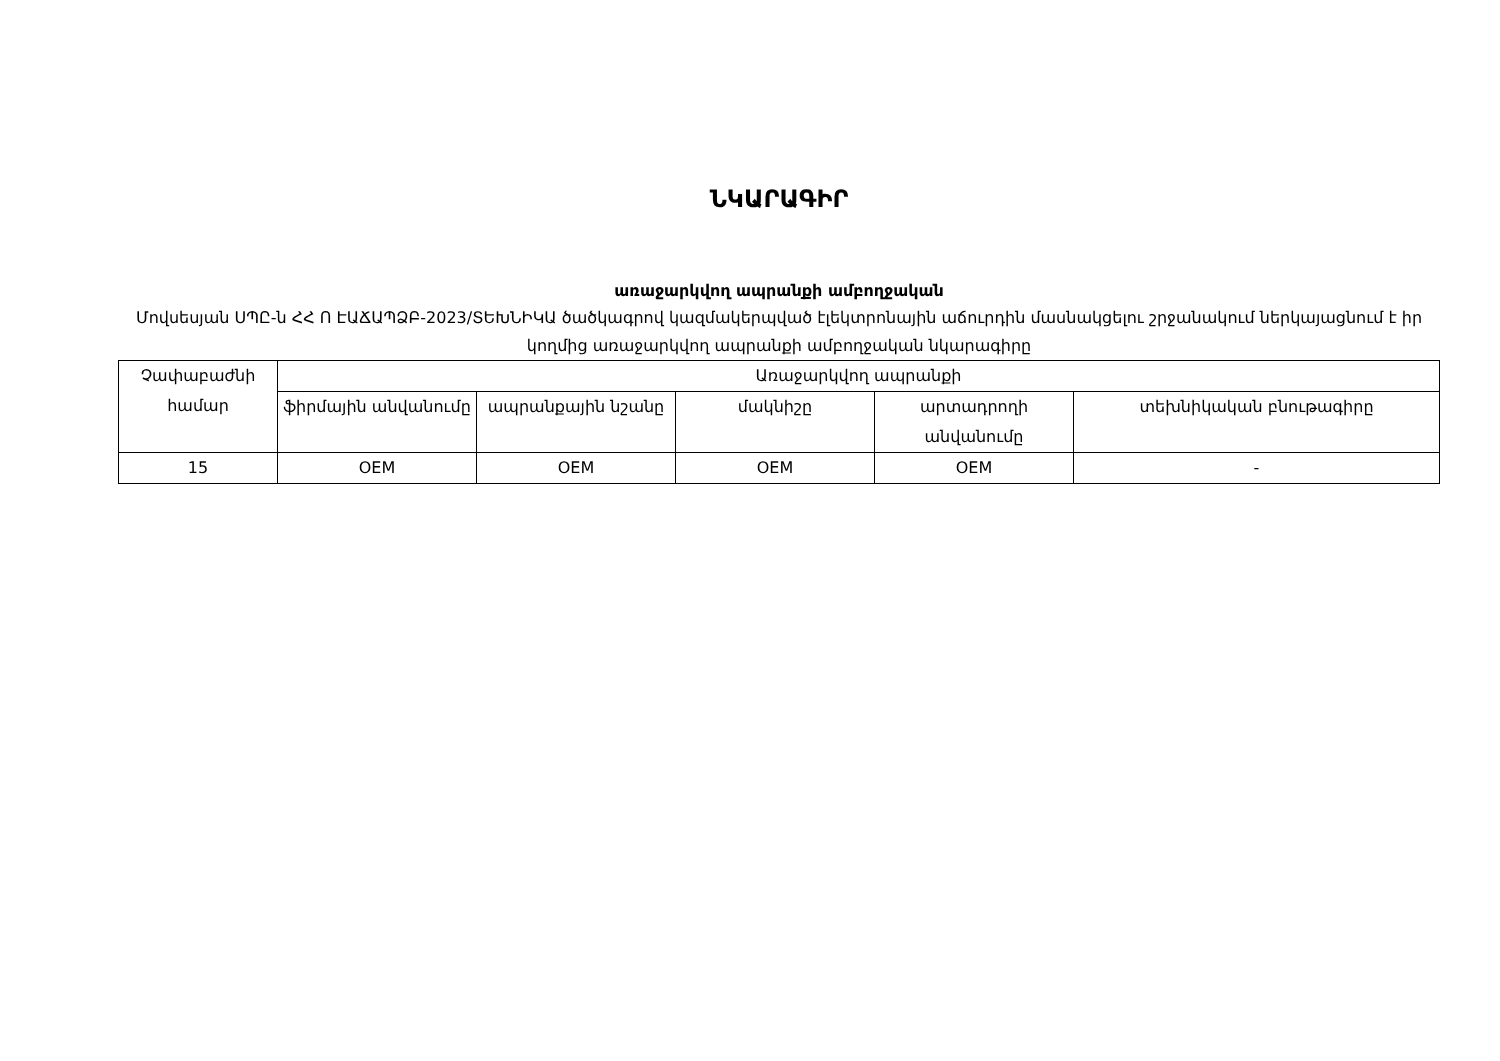ՆԿԱՐԱԳԻՐ
առաջարկվող ապրանքի ամբողջական
Մովսեսյան ՍՊԸ-ն ՀՀ Ո ԷԱՃԱՊՁԲ-2023/ՏԵԽՆԻԿԱ ծածկագրով կազմակերպված էլեկտրոնային աճուրդին մասնակցելու շրջանակում ներկայացնում է իր կողմից առաջարկվող ապրանքի ամբողջական նկարագիրը
| Չափաբաժնի համար | Առաջարկվող ապրանքի | | | | |
| --- | --- | --- | --- | --- | --- |
| | ֆիրմային անվանումը | ապրանքային նշանը | մակնիշը | արտադրողի անվանումը | տեխնիկական բնութագիրը |
| 15 | OEM | OEM | OEM | OEM | - |